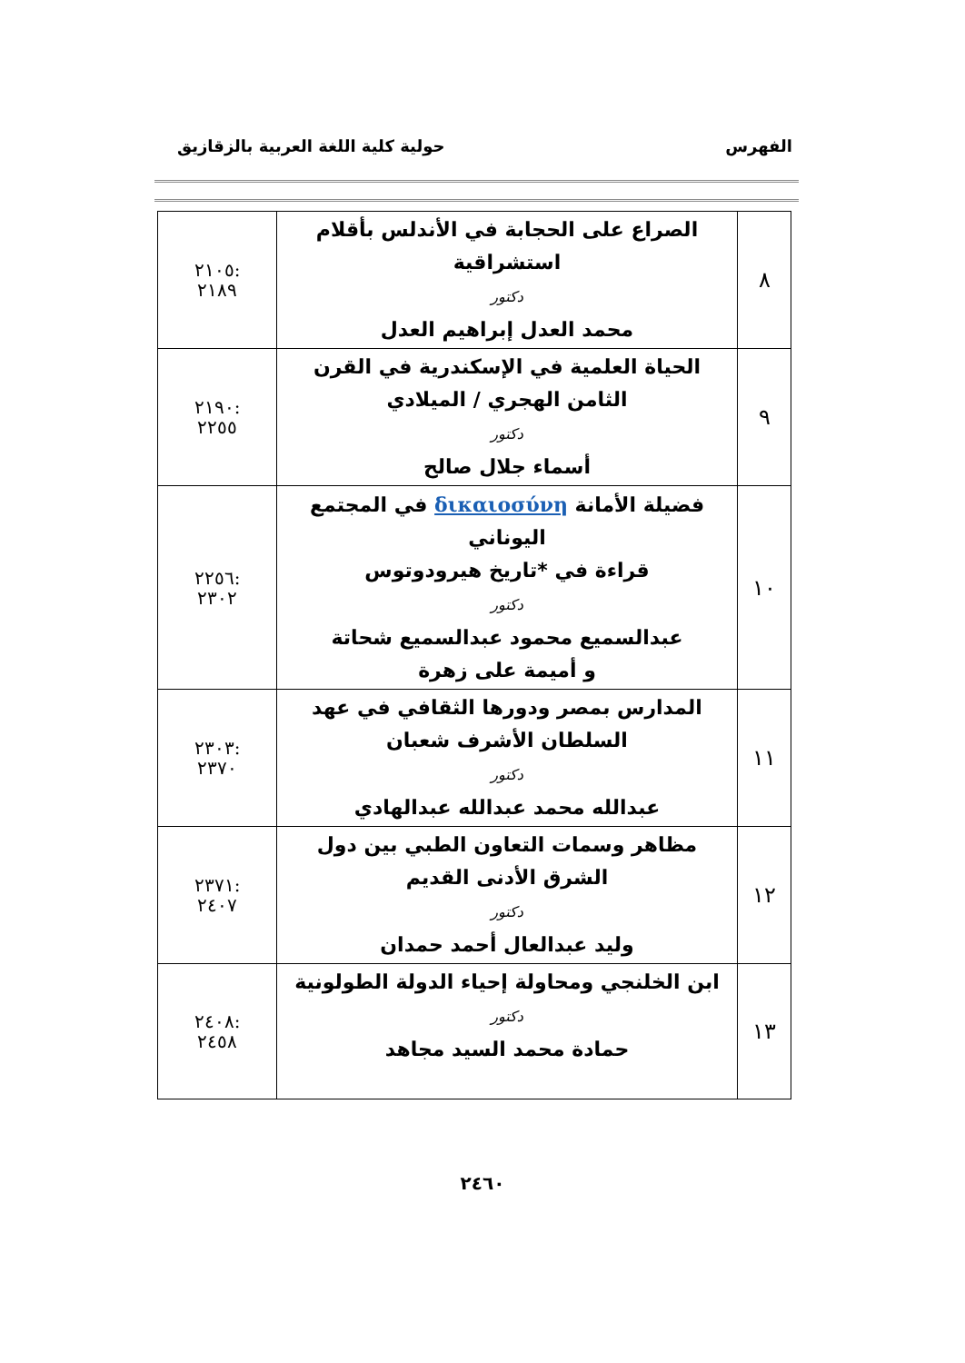الفهرس حولية كلية اللغة العربية بالزقازيق
| ٨ | الصراع على الحجابة في الأندلس بأقلام استشراقية دكتور محمد العدل إبراهيم العدل | :٢١٠٥ ٢١٨٩ |
| ٩ | الحياة العلمية في الإسكندرية في القرن الثامن الهجري / الميلادي دكتور أسماء جلال صالح | :٢١٩٠ ٢٢٥٥ |
| ١٠ | فضيلة الأمانة δικαιοσύνη في المجتمع اليوناني قراءة في *تاريخ هيرودوتوس دكتور عبدالسميع محمود عبدالسميع شحاتة و أميمة على زهرة | :٢٢٥٦ ٢٣٠٢ |
| ١١ | المدارس بمصر ودورها الثقافي في عهد السلطان الأشرف شعبان دكتور عبدالله محمد عبدالله عبدالهادي | :٢٣٠٣ ٢٣٧٠ |
| ١٢ | مظاهر وسمات التعاون الطبي بين دول الشرق الأدنى القديم دكتور وليد عبدالعال أحمد حمدان | :٢٣٧١ ٢٤٠٧ |
| ١٣ | ابن الخلنجي ومحاولة إحياء الدولة الطولونية دكتور حمادة محمد السيد مجاهد | :٢٤٠٨ ٢٤٥٨ |
٢٤٦٠